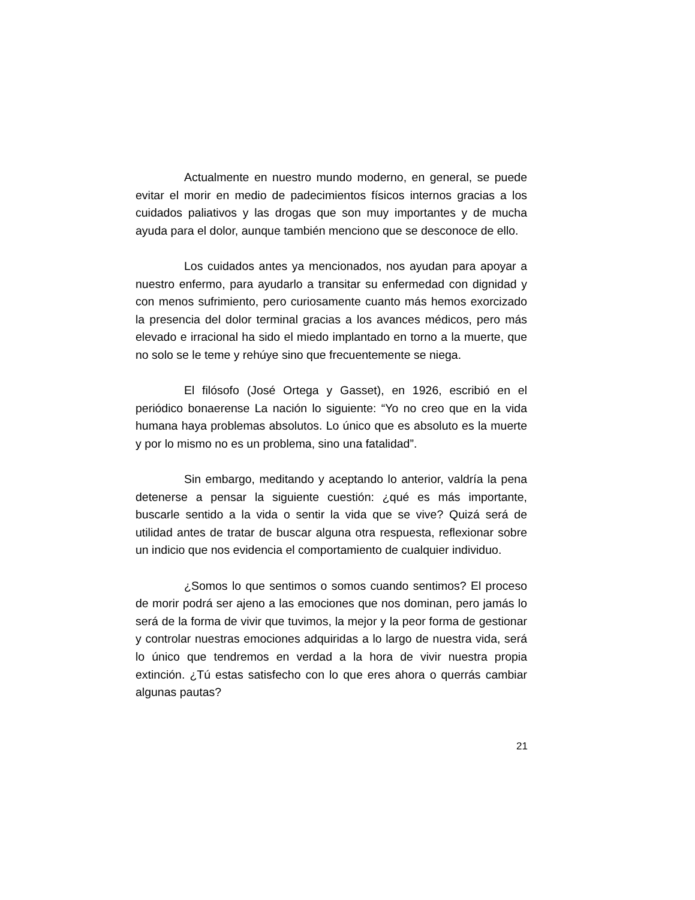Actualmente en nuestro mundo moderno, en general, se puede evitar el morir en medio de padecimientos físicos internos gracias a los cuidados paliativos y las drogas que son muy importantes y de mucha ayuda para el dolor, aunque también menciono que se desconoce de ello.
Los cuidados antes ya mencionados, nos ayudan para apoyar a nuestro enfermo, para ayudarlo a transitar su enfermedad con dignidad y con menos sufrimiento, pero curiosamente cuanto más hemos exorcizado la presencia del dolor terminal gracias a los avances médicos, pero más elevado e irracional ha sido el miedo implantado en torno a la muerte, que no solo se le teme y rehúye sino que frecuentemente se niega.
El filósofo (José Ortega y Gasset), en 1926, escribió en el periódico bonaerense La nación lo siguiente: “Yo no creo que en la vida humana haya problemas absolutos. Lo único que es absoluto es la muerte y por lo mismo no es un problema, sino una fatalidad”.
Sin embargo, meditando y aceptando lo anterior, valdría la pena detenerse a pensar la siguiente cuestión: ¿qué es más importante, buscarle sentido a la vida o sentir la vida que se vive? Quizá será de utilidad antes de tratar de buscar alguna otra respuesta, reflexionar sobre un indicio que nos evidencia el comportamiento de cualquier individuo.
¿Somos lo que sentimos o somos cuando sentimos? El proceso de morir podrá ser ajeno a las emociones que nos dominan, pero jamás lo será de la forma de vivir que tuvimos, la mejor y la peor forma de gestionar y controlar nuestras emociones adquiridas a lo largo de nuestra vida, será lo único que tendremos en verdad a la hora de vivir nuestra propia extinción. ¿Tú estas satisfecho con lo que eres ahora o querrás cambiar algunas pautas?
21